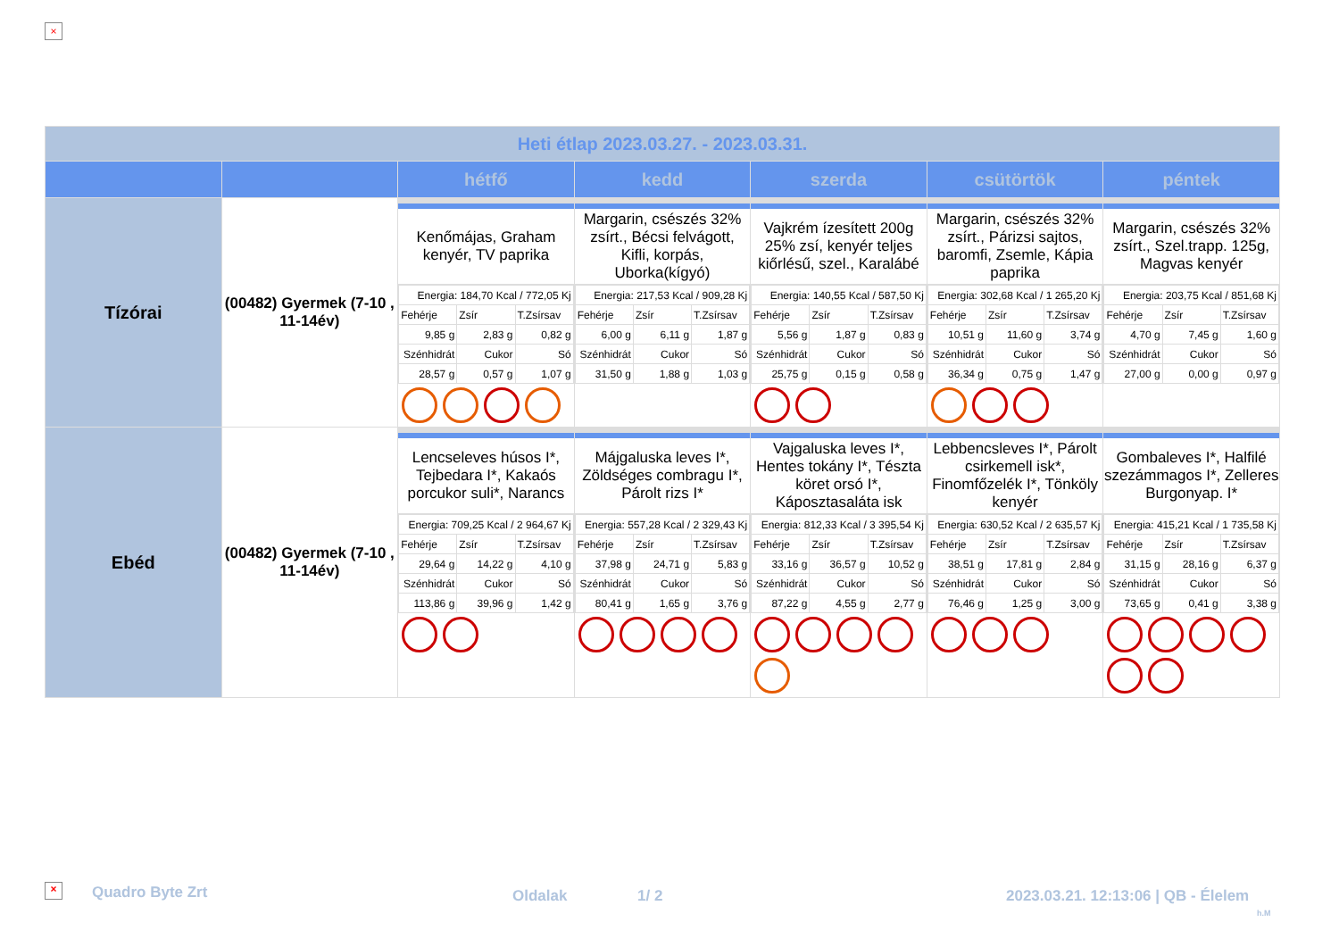×
| Heti étlap 2023.03.27. - 2023.03.31. | | | | | | |
| | | hétfő | kedd | szerda | csütörtök | péntek |
| Tízórai | (00482) Gyermek (7-10 , 11-14év) | Kenőmájas, Graham kenyér, TV paprika / Energia: 184,70 Kcal / 772,05 Kj / / / / Fehérje / Zsír / T.Zsírsav / / 9,85 g / 2,83 g / 0,82 g / / Szénhidrát / Cukor / Só / / 28,57 g / 0,57 g / 1,07 g / | Margarin, csészés 32% zsírt., Bécsi felvágott, Kifli, korpás, Uborka(kígyó) / Energia: 217,53 Kcal / 909,28 Kj / / / / Fehérje / Zsír / T.Zsírsav / / 6,00 g / 6,11 g / 1,87 g / / Szénhidrát / Cukor / Só / / 31,50 g / 1,88 g / 1,03 g / | Vajkrém ízesített 200g 25% zsí, kenyér teljes kiőrlésű, szel., Karalábé / Energia: 140,55 Kcal / 587,50 Kj / / / / Fehérje / Zsír / T.Zsírsav / / 5,56 g / 1,87 g / 0,83 g / / Szénhidrát / Cukor / Só / / 25,75 g / 0,15 g / 0,58 g / | Margarin, csészés 32% zsírt., Párizsi sajtos, baromfi, Zsemle, Kápia paprika / Energia: 302,68 Kcal / 1 265,20 Kj / / / / Fehérje / Zsír / T.Zsírsav / / 10,51 g / 11,60 g / 3,74 g / / Szénhidrát / Cukor / Só / / 36,34 g / 0,75 g / 1,47 g / | Margarin, csészés 32% zsírt., Szel.trapp. 125g, Magvas kenyér / Energia: 203,75 Kcal / 851,68 Kj / / / / Fehérje / Zsír / T.Zsírsav / / 4,70 g / 7,45 g / 1,60 g / / Szénhidrát / Cukor / Só / / 27,00 g / 0,00 g / 0,97 g / |
| Ebéd | (00482) Gyermek (7-10 , 11-14év) | Lencseleves húsos I*, Tejbedara I*, Kakaós porcukor suli*, Narancs / Energia: 709,25 Kcal / 2 964,67 Kj / / / / Fehérje / Zsír / T.Zsírsav / / 29,64 g / 14,22 g / 4,10 g / / Szénhidrát / Cukor / Só / / 113,86 g / 39,96 g / 1,42 g / | Májgaluska leves I*, Zöldséges combragu I*, Párolt rizs I* / Energia: 557,28 Kcal / 2 329,43 Kj / / / / Fehérje / Zsír / T.Zsírsav / / 37,98 g / 24,71 g / 5,83 g / / Szénhidrát / Cukor / Só / / 80,41 g / 1,65 g / 3,76 g / | Vajgaluska leves I*, Hentes tokány I*, Tészta köret orsó I*, Káposztasaláta isk / Energia: 812,33 Kcal / 3 395,54 Kj / / / / Fehérje / Zsír / T.Zsírsav / / 33,16 g / 36,57 g / 10,52 g / / Szénhidrát / Cukor / Só / / 87,22 g / 4,55 g / 2,77 g / | Lebbencsleves I*, Párolt csirkemell isk*, Finomfőzelék I*, Tönköly kenyér / Energia: 630,52 Kcal / 2 635,57 Kj / / / / Fehérje / Zsír / T.Zsírsav / / 38,51 g / 17,81 g / 2,84 g / / Szénhidrát / Cukor / Só / / 76,46 g / 1,25 g / 3,00 g / | Gombaleves I*, Halfilé szezámmagos I*, Zelleres Burgonyap. I* / Energia: 415,21 Kcal / 1 735,58 Kj / / / / Fehérje / Zsír / T.Zsírsav / / 31,15 g / 28,16 g / 6,37 g / / Szénhidrát / Cukor / Só / / 73,65 g / 0,41 g / 3,38 g / |
× Quadro Byte Zrt Oldalak 1/ 2
2023.03.21. 12:13:06 | QB - Élelem
h.M